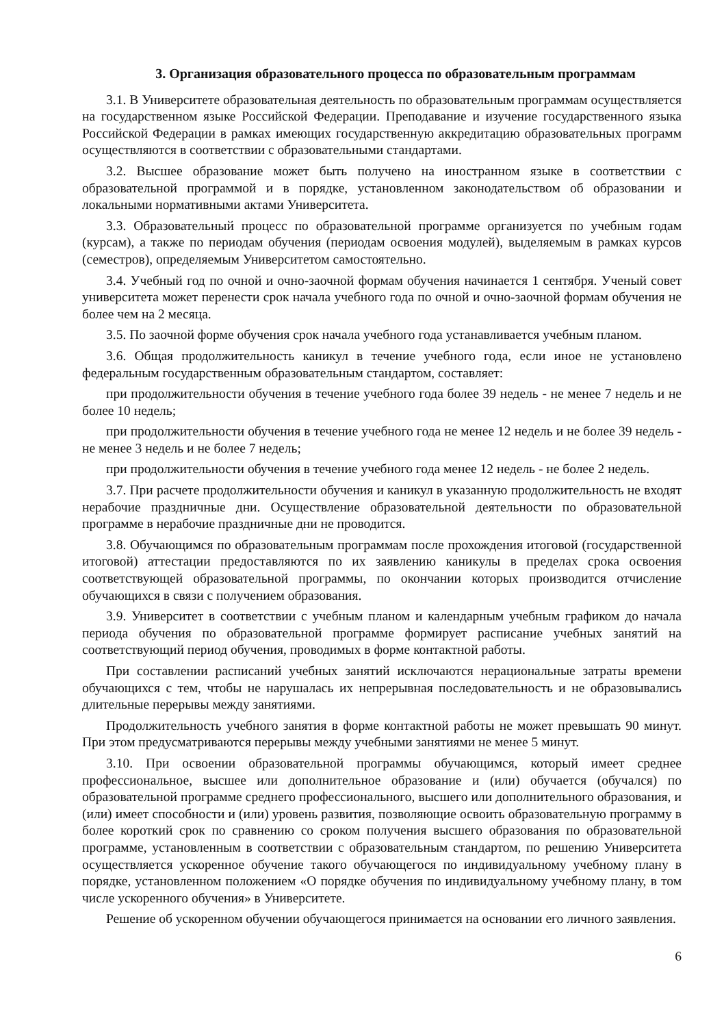3. Организация образовательного процесса по образовательным программам
3.1. В Университете образовательная деятельность по образовательным программам осуществляется на государственном языке Российской Федерации. Преподавание и изучение государственного языка Российской Федерации в рамках имеющих государственную аккредитацию образовательных программ осуществляются в соответствии с образовательными стандартами.
3.2. Высшее образование может быть получено на иностранном языке в соответствии с образовательной программой и в порядке, установленном законодательством об образовании и локальными нормативными актами Университета.
3.3. Образовательный процесс по образовательной программе организуется по учебным годам (курсам), а также по периодам обучения (периодам освоения модулей), выделяемым в рамках курсов (семестров), определяемым Университетом самостоятельно.
3.4. Учебный год по очной и очно-заочной формам обучения начинается 1 сентября. Ученый совет университета может перенести срок начала учебного года по очной и очно-заочной формам обучения не более чем на 2 месяца.
3.5. По заочной форме обучения срок начала учебного года устанавливается учебным планом.
3.6. Общая продолжительность каникул в течение учебного года, если иное не установлено федеральным государственным образовательным стандартом, составляет:
при продолжительности обучения в течение учебного года более 39 недель - не менее 7 недель и не более 10 недель;
при продолжительности обучения в течение учебного года не менее 12 недель и не более 39 недель - не менее 3 недель и не более 7 недель;
при продолжительности обучения в течение учебного года менее 12 недель - не более 2 недель.
3.7. При расчете продолжительности обучения и каникул в указанную продолжительность не входят нерабочие праздничные дни. Осуществление образовательной деятельности по образовательной программе в нерабочие праздничные дни не проводится.
3.8. Обучающимся по образовательным программам после прохождения итоговой (государственной итоговой) аттестации предоставляются по их заявлению каникулы в пределах срока освоения соответствующей образовательной программы, по окончании которых производится отчисление обучающихся в связи с получением образования.
3.9. Университет в соответствии с учебным планом и календарным учебным графиком до начала периода обучения по образовательной программе формирует расписание учебных занятий на соответствующий период обучения, проводимых в форме контактной работы.
При составлении расписаний учебных занятий исключаются нерациональные затраты времени обучающихся с тем, чтобы не нарушалась их непрерывная последовательность и не образовывались длительные перерывы между занятиями.
Продолжительность учебного занятия в форме контактной работы не может превышать 90 минут. При этом предусматриваются перерывы между учебными занятиями не менее 5 минут.
3.10. При освоении образовательной программы обучающимся, который имеет среднее профессиональное, высшее или дополнительное образование и (или) обучается (обучался) по образовательной программе среднего профессионального, высшего или дополнительного образования, и (или) имеет способности и (или) уровень развития, позволяющие освоить образовательную программу в более короткий срок по сравнению со сроком получения высшего образования по образовательной программе, установленным в соответствии с образовательным стандартом, по решению Университета осуществляется ускоренное обучение такого обучающегося по индивидуальному учебному плану в порядке, установленном положением «О порядке обучения по индивидуальному учебному плану, в том числе ускоренного обучения» в Университете.
Решение об ускоренном обучении обучающегося принимается на основании его личного заявления.
6